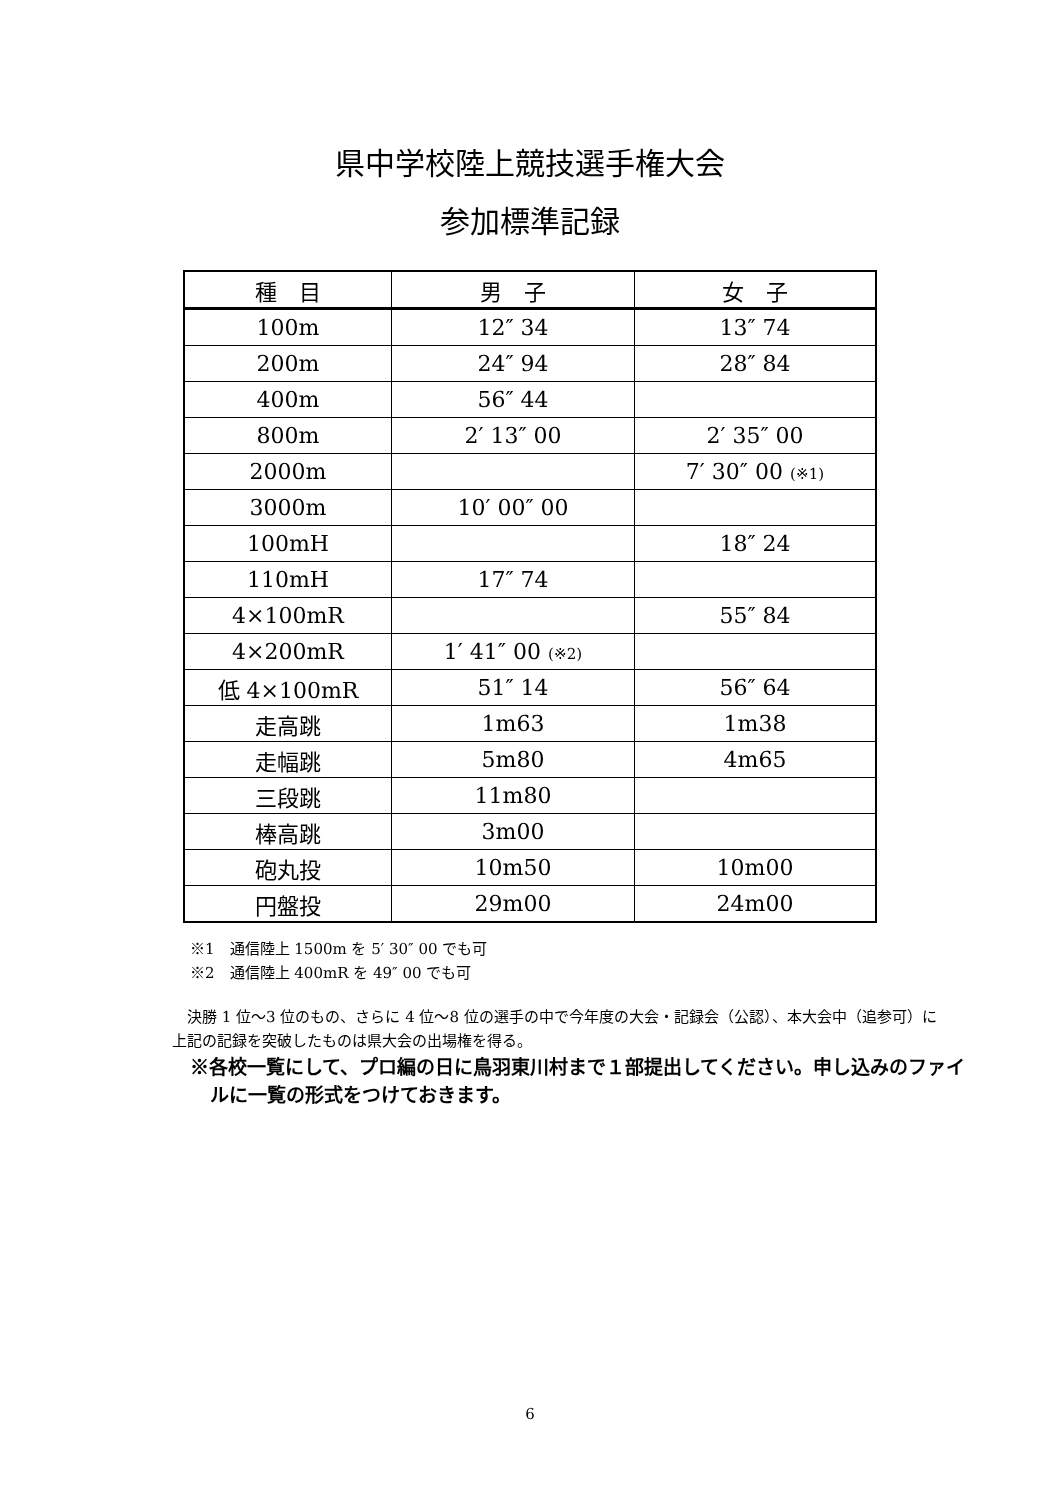県中学校陸上競技選手権大会
参加標準記録
| 種 目 | 男 子 | 女 子 |
| --- | --- | --- |
| 100m | 12″ 34 | 13″ 74 |
| 200m | 24″ 94 | 28″ 84 |
| 400m | 56″ 44 | |
| 800m | 2′ 13″ 00 | 2′ 35″ 00 |
| 2000m | | 7′ 30″ 00 (※1) |
| 3000m | 10′ 00″ 00 | |
| 100mH | | 18″ 24 |
| 110mH | 17″ 74 | |
| 4×100mR | | 55″ 84 |
| 4×200mR | 1′ 41″ 00 (※2) | |
| 低 4×100mR | 51″ 14 | 56″ 64 |
| 走高跳 | 1m63 | 1m38 |
| 走幅跳 | 5m80 | 4m65 |
| 三段跳 | 11m80 | |
| 棒高跳 | 3m00 | |
| 砲丸投 | 10m50 | 10m00 |
| 円盤投 | 29m00 | 24m00 |
※1　通信陸上 1500m を 5′ 30″ 00 でも可
※2　通信陸上 400mR を 49″ 00 でも可
決勝 1 位～3 位のもの、さらに 4 位～8 位の選手の中で今年度の大会・記録会（公認）、本大会中（追参可）に上記の記録を突破したものは県大会の出場権を得る。
※各校一覧にして、プロ編の日に鳥羽東川村まで１部提出してください。申し込みのファイルに一覧の形式をつけておきます。
6